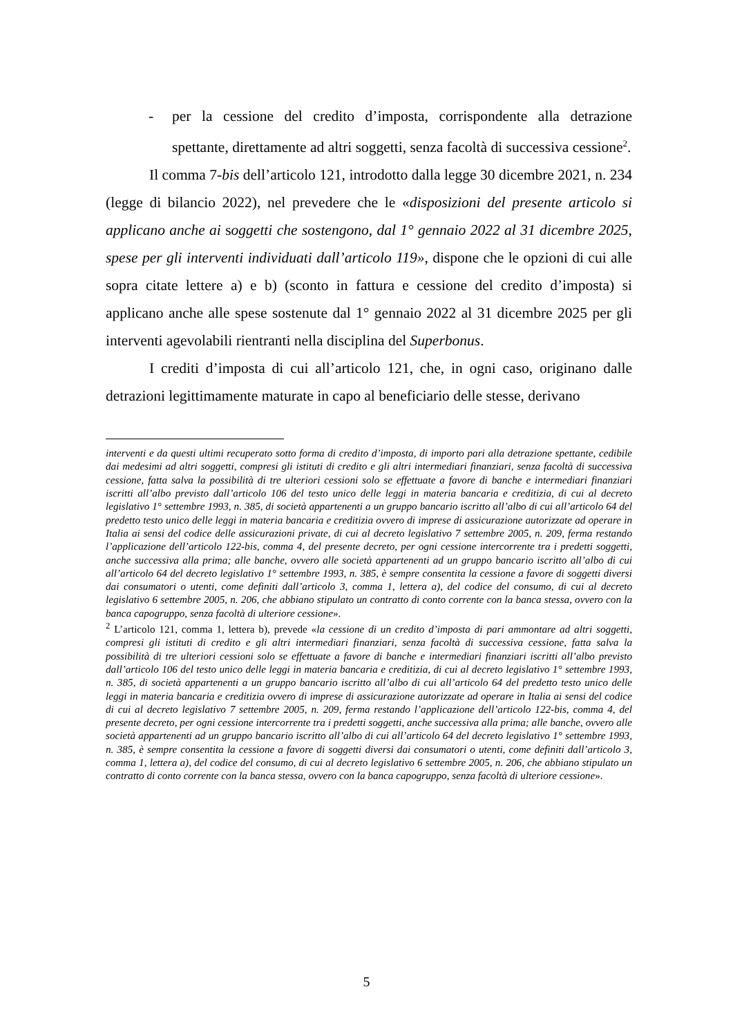- per la cessione del credito d’imposta, corrispondente alla detrazione spettante, direttamente ad altri soggetti, senza facoltà di successiva cessione<sup>2</sup>.
Il comma 7-bis dell’articolo 121, introdotto dalla legge 30 dicembre 2021, n. 234 (legge di bilancio 2022), nel prevedere che le «disposizioni del presente articolo si applicano anche ai soggetti che sostengono, dal 1° gennaio 2022 al 31 dicembre 2025, spese per gli interventi individuati dall’articolo 119», dispone che le opzioni di cui alle sopra citate lettere a) e b) (sconto in fattura e cessione del credito d’imposta) si applicano anche alle spese sostenute dal 1° gennaio 2022 al 31 dicembre 2025 per gli interventi agevolabili rientranti nella disciplina del Superbonus.
I crediti d’imposta di cui all’articolo 121, che, in ogni caso, originano dalle detrazioni legittimamente maturate in capo al beneficiario delle stesse, derivano
interventi e da questi ultimi recuperato sotto forma di credito d’imposta, di importo pari alla detrazione spettante, cedibile dai medesimi ad altri soggetti, compresi gli istituti di credito e gli altri intermediari finanziari, senza facoltà di successiva cessione, fatta salva la possibilità di tre ulteriori cessioni solo se effettuate a favore di banche e intermediari finanziari iscritti all’albo previsto dall’articolo 106 del testo unico delle leggi in materia bancaria e creditizia, di cui al decreto legislativo 1° settembre 1993, n. 385, di società appartenenti a un gruppo bancario iscritto all’albo di cui all’articolo 64 del predetto testo unico delle leggi in materia bancaria e creditizia ovvero di imprese di assicurazione autorizzate ad operare in Italia ai sensi del codice delle assicurazioni private, di cui al decreto legislativo 7 settembre 2005, n. 209, ferma restando l’applicazione dell’articolo 122-bis, comma 4, del presente decreto, per ogni cessione intercorrente tra i predetti soggetti, anche successiva alla prima; alle banche, ovvero alle società appartenenti ad un gruppo bancario iscritto all’albo di cui all’articolo 64 del decreto legislativo 1° settembre 1993, n. 385, è sempre consentita la cessione a favore di soggetti diversi dai consumatori o utenti, come definiti dall’articolo 3, comma 1, lettera a), del codice del consumo, di cui al decreto legislativo 6 settembre 2005, n. 206, che abbiano stipulato un contratto di conto corrente con la banca stessa, ovvero con la banca capogruppo, senza facoltà di ulteriore cessione».
<sup>2</sup> L’articolo 121, comma 1, lettera b), prevede «la cessione di un credito d’imposta di pari ammontare ad altri soggetti, compresi gli istituti di credito e gli altri intermediari finanziari, senza facoltà di successiva cessione, fatta salva la possibilità di tre ulteriori cessioni solo se effettuate a favore di banche e intermediari finanziari iscritti all’albo previsto dall’articolo 106 del testo unico delle leggi in materia bancaria e creditizia, di cui al decreto legislativo 1° settembre 1993, n. 385, di società appartenenti a un gruppo bancario iscritto all’albo di cui all’articolo 64 del predetto testo unico delle leggi in materia bancaria e creditizia ovvero di imprese di assicurazione autorizzate ad operare in Italia ai sensi del codice di cui al decreto legislativo 7 settembre 2005, n. 209, ferma restando l’applicazione dell’articolo 122-bis, comma 4, del presente decreto, per ogni cessione intercorrente tra i predetti soggetti, anche successiva alla prima; alle banche, ovvero alle società appartenenti ad un gruppo bancario iscritto all’albo di cui all’articolo 64 del decreto legislativo 1° settembre 1993, n. 385, è sempre consentita la cessione a favore di soggetti diversi dai consumatori o utenti, come definiti dall’articolo 3, comma 1, lettera a), del codice del consumo, di cui al decreto legislativo 6 settembre 2005, n. 206, che abbiano stipulato un contratto di conto corrente con la banca stessa, ovvero con la banca capogruppo, senza facoltà di ulteriore cessione».
5